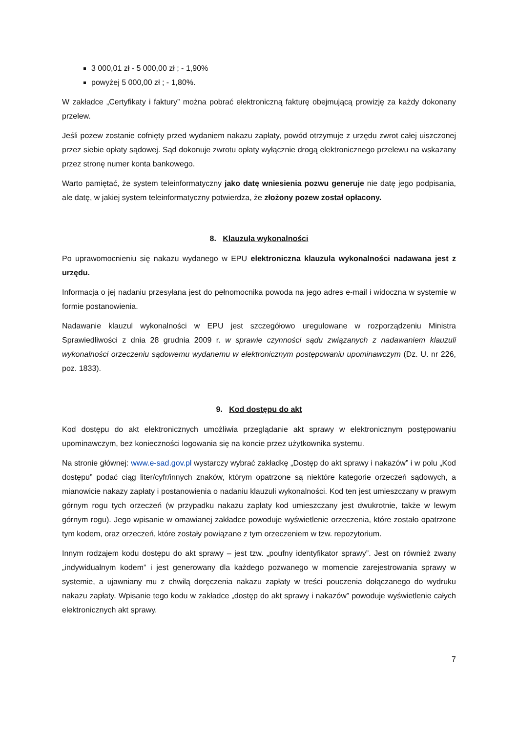3 000,01 zł - 5 000,00 zł ; - 1,90%
powyżej 5 000,00 zł ; - 1,80%.
W zakładce „Certyfikaty i faktury” można pobrać elektroniczną fakturę obejmującą prowizję za każdy dokonany przelew.
Jeśli pozew zostanie cofnięty przed wydaniem nakazu zapłaty, powód otrzymuje z urzędu zwrot całej uiszczonej przez siebie opłaty sądowej. Sąd dokonuje zwrotu opłaty wyłącznie drogą elektronicznego przelewu na wskazany przez stronę numer konta bankowego.
Warto pamiętać, że system teleinformatyczny jako datę wniesienia pozwu generuje nie datę jego podpisania, ale datę, w jakiej system teleinformatyczny potwierdza, że złożony pozew został opłacony.
8. Klauzula wykonalności
Po uprawomocnieniu się nakazu wydanego w EPU elektroniczna klauzula wykonalności nadawana jest z urzędu.
Informacja o jej nadaniu przesyłana jest do pełnomocnika powoda na jego adres e-mail i widoczna w systemie w formie postanowienia.
Nadawanie klauzul wykonalności w EPU jest szczegółowo uregulowane w rozporządzeniu Ministra Sprawiedliwości z dnia 28 grudnia 2009 r. w sprawie czynności sądu związanych z nadawaniem klauzuli wykonalności orzeczeniu sądowemu wydanemu w elektronicznym postępowaniu upominawczym (Dz. U. nr 226, poz. 1833).
9. Kod dostępu do akt
Kod dostępu do akt elektronicznych umożliwia przeglądanie akt sprawy w elektronicznym postępowaniu upominawczym, bez konieczności logowania się na koncie przez użytkownika systemu.
Na stronie głównej: www.e-sad.gov.pl wystarczy wybrać zakładkę „Dostęp do akt sprawy i nakazów” i w polu „Kod dostępu” podać ciąg liter/cyfr/innych znaków, którym opatrzone są niektóre kategorie orzeczeń sądowych, a mianowicie nakazy zapłaty i postanowienia o nadaniu klauzuli wykonalności. Kod ten jest umieszczany w prawym górnym rogu tych orzeczeń (w przypadku nakazu zapłaty kod umieszczany jest dwukrotnie, także w lewym górnym rogu). Jego wpisanie w omawianej zakładce powoduje wyświetlenie orzeczenia, które zostało opatrzone tym kodem, oraz orzeczeń, które zostały powiązane z tym orzeczeniem w tzw. repozytorium.
Innym rodzajem kodu dostępu do akt sprawy – jest tzw. „poufny identyfikator sprawy”. Jest on również zwany „indywidualnym kodem” i jest generowany dla każdego pozwanego w momencie zarejestrowania sprawy w systemie, a ujawniany mu z chwilą doręczenia nakazu zapłaty w treści pouczenia dołączanego do wydruku nakazu zapłaty. Wpisanie tego kodu w zakładce „dostęp do akt sprawy i nakazów” powoduje wyświetlenie całych elektronicznych akt sprawy.
7